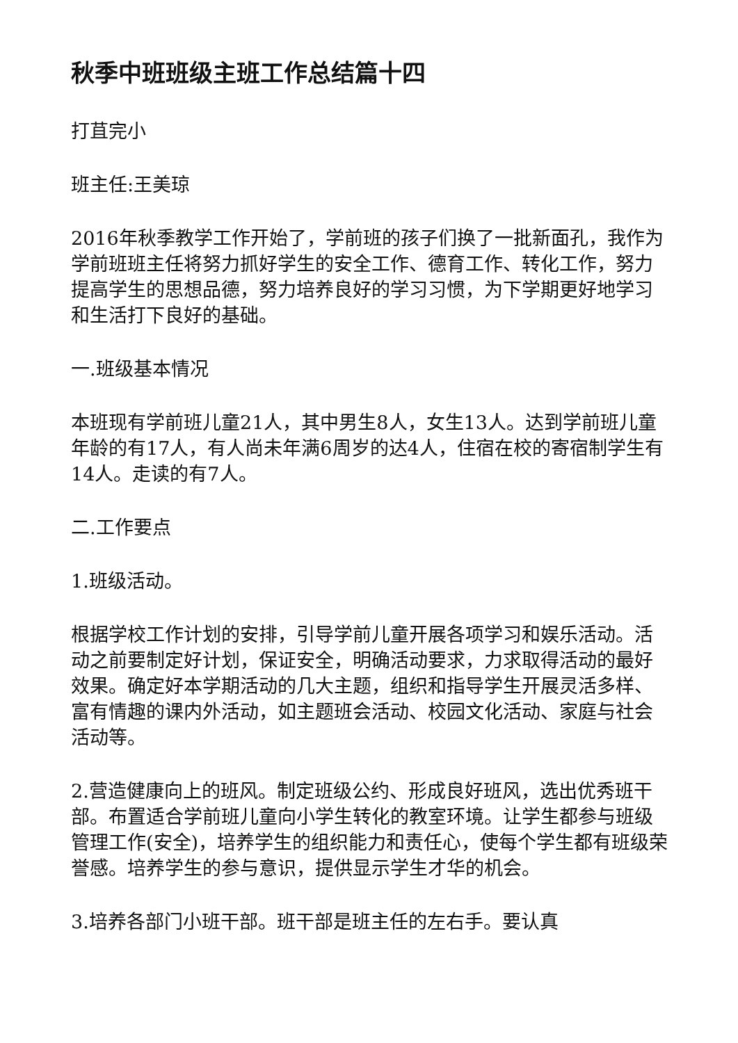秋季中班班级主班工作总结篇十四
打苴完小
班主任:王美琼
2016年秋季教学工作开始了，学前班的孩子们换了一批新面孔，我作为学前班班主任将努力抓好学生的安全工作、德育工作、转化工作，努力提高学生的思想品德，努力培养良好的学习习惯，为下学期更好地学习和生活打下良好的基础。
一.班级基本情况
本班现有学前班儿童21人，其中男生8人，女生13人。达到学前班儿童年龄的有17人，有人尚未年满6周岁的达4人，住宿在校的寄宿制学生有14人。走读的有7人。
二.工作要点
1.班级活动。
根据学校工作计划的安排，引导学前儿童开展各项学习和娱乐活动。活动之前要制定好计划，保证安全，明确活动要求，力求取得活动的最好效果。确定好本学期活动的几大主题，组织和指导学生开展灵活多样、富有情趣的课内外活动，如主题班会活动、校园文化活动、家庭与社会活动等。
2.营造健康向上的班风。制定班级公约、形成良好班风，选出优秀班干部。布置适合学前班儿童向小学生转化的教室环境。让学生都参与班级管理工作(安全)，培养学生的组织能力和责任心，使每个学生都有班级荣誉感。培养学生的参与意识，提供显示学生才华的机会。
3.培养各部门小班干部。班干部是班主任的左右手。要认真